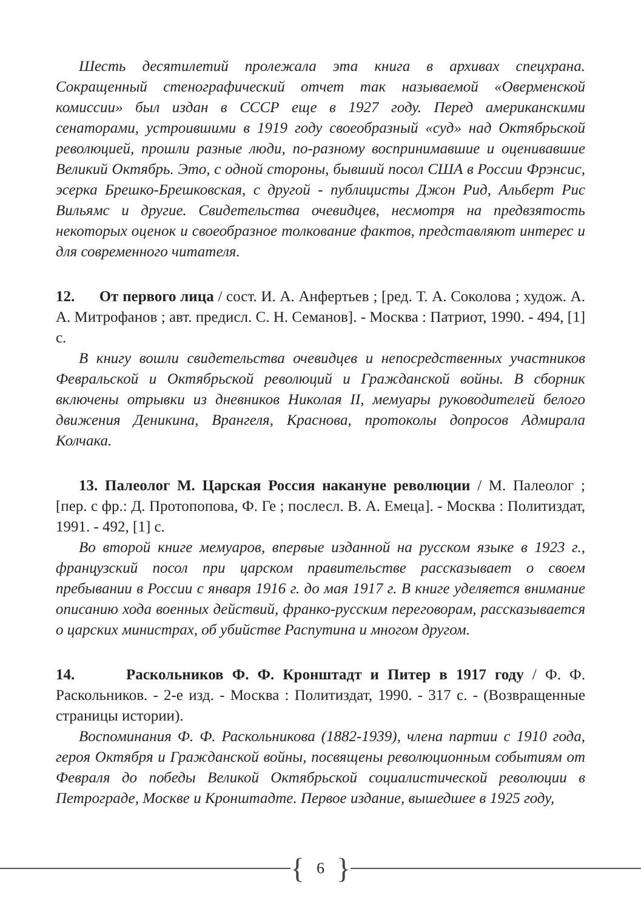Шесть десятилетий пролежала эта книга в архивах спецхрана. Сокращенный стенографический отчет так называемой «Оверменской комиссии» был издан в СССР еще в 1927 году. Перед американскими сенаторами, устроившими в 1919 году своеобразный «суд» над Октябрьской революцией, прошли разные люди, по-разному воспринимавшие и оценивавшие Великий Октябрь. Это, с одной стороны, бывший посол США в России Фрэнсис, эсерка Брешко-Брешковская, с другой - публицисты Джон Рид, Альберт Рис Вильямс и другие. Свидетельства очевидцев, несмотря на предвзятость некоторых оценок и своеобразное толкование фактов, представляют интерес и для современного читателя.
12. От первого лица / сост. И. А. Анфертьев ; [ред. Т. А. Соколова ; худож. А. А. Митрофанов ; авт. предисл. С. Н. Семанов]. - Москва : Патриот, 1990. - 494, [1] с.
В книгу вошли свидетельства очевидцев и непосредственных участников Февральской и Октябрьской революций и Гражданской войны. В сборник включены отрывки из дневников Николая II, мемуары руководителей белого движения Деникина, Врангеля, Краснова, протоколы допросов Адмирала Колчака.
13. Палеолог М. Царская Россия накануне революции / М. Палеолог ; [пер. с фр.: Д. Протопопова, Ф. Ге ; послесл. В. А. Емеца]. - Москва : Политиздат, 1991. - 492, [1] с.
Во второй книге мемуаров, впервые изданной на русском языке в 1923 г., французский посол при царском правительстве рассказывает о своем пребывании в России с января 1916 г. до мая 1917 г. В книге уделяется внимание описанию хода военных действий, франко-русским переговорам, рассказывается о царских министрах, об убийстве Распутина и многом другом.
14. Раскольников Ф. Ф. Кронштадт и Питер в 1917 году / Ф. Ф. Раскольников. - 2-е изд. - Москва : Политиздат, 1990. - 317 с. - (Возвращенные страницы истории).
Воспоминания Ф. Ф. Раскольникова (1882-1939), члена партии с 1910 года, героя Октября и Гражданской войны, посвящены революционным событиям от Февраля до победы Великой Октябрьской социалистической революции в Петрограде, Москве и Кронштадте. Первое издание, вышедшее в 1925 году,
{ 6 }